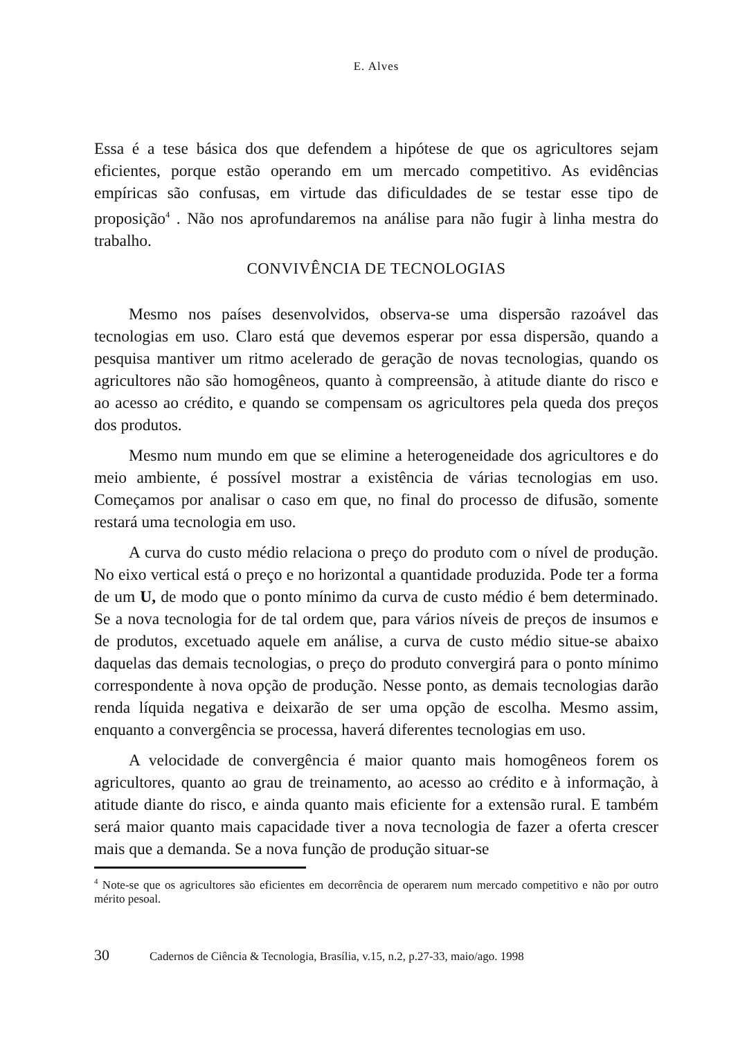E. Alves
Essa é a tese básica dos que defendem a hipótese de que os agricultores sejam eficientes, porque estão operando em um mercado competitivo. As evidências empíricas são confusas, em virtude das dificuldades de se testar esse tipo de proposição<sup>4</sup> . Não nos aprofundaremos na análise para não fugir à linha mestra do trabalho.
CONVIVÊNCIA DE TECNOLOGIAS
Mesmo nos países desenvolvidos, observa-se uma dispersão razoável das tecnologias em uso. Claro está que devemos esperar por essa dispersão, quando a pesquisa mantiver um ritmo acelerado de geração de novas tecnologias, quando os agricultores não são homogêneos, quanto à compreensão, à atitude diante do risco e ao acesso ao crédito, e quando se compensam os agricultores pela queda dos preços dos produtos.
Mesmo num mundo em que se elimine a heterogeneidade dos agricultores e do meio ambiente, é possível mostrar a existência de várias tecnologias em uso. Começamos por analisar o caso em que, no final do processo de difusão, somente restará uma tecnologia em uso.
A curva do custo médio relaciona o preço do produto com o nível de produção. No eixo vertical está o preço e no horizontal a quantidade produzida. Pode ter a forma de um U, de modo que o ponto mínimo da curva de custo médio é bem determinado. Se a nova tecnologia for de tal ordem que, para vários níveis de preços de insumos e de produtos, excetuado aquele em análise, a curva de custo médio situe-se abaixo daquelas das demais tecnologias, o preço do produto convergirá para o ponto mínimo correspondente à nova opção de produção. Nesse ponto, as demais tecnologias darão renda líquida negativa e deixarão de ser uma opção de escolha. Mesmo assim, enquanto a convergência se processa, haverá diferentes tecnologias em uso.
A velocidade de convergência é maior quanto mais homogêneos forem os agricultores, quanto ao grau de treinamento, ao acesso ao crédito e à informação, à atitude diante do risco, e ainda quanto mais eficiente for a extensão rural. E também será maior quanto mais capacidade tiver a nova tecnologia de fazer a oferta crescer mais que a demanda. Se a nova função de produção situar-se
<sup>4</sup> Note-se que os agricultores são eficientes em decorrência de operarem num mercado competitivo e não por outro mérito pesoal.
30 Cadernos de Ciência & Tecnologia, Brasília, v.15, n.2, p.27-33, maio/ago. 1998